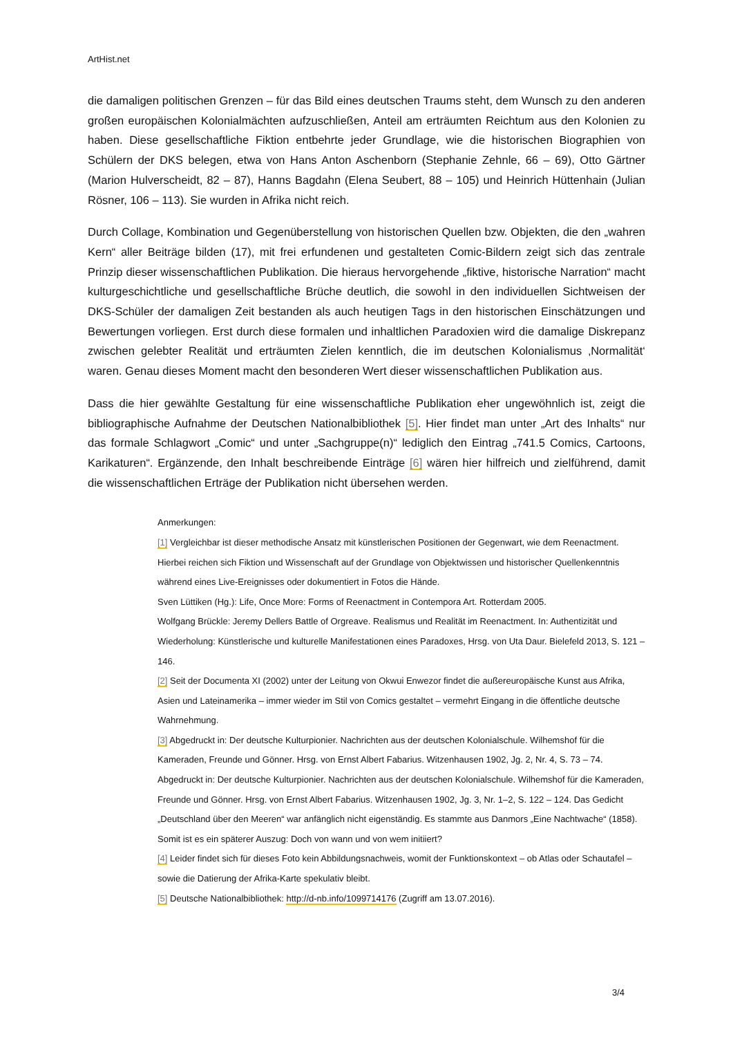ArtHist.net
die damaligen politischen Grenzen – für das Bild eines deutschen Traums steht, dem Wunsch zu den anderen großen europäischen Kolonialmächten aufzuschließen, Anteil am erträumten Reichtum aus den Kolonien zu haben. Diese gesellschaftliche Fiktion entbehrte jeder Grundlage, wie die historischen Biographien von Schülern der DKS belegen, etwa von Hans Anton Aschenborn (Stephanie Zehnle, 66 – 69), Otto Gärtner (Marion Hulverscheidt, 82 – 87), Hanns Bagdahn (Elena Seubert, 88 – 105) und Heinrich Hüttenhain (Julian Rösner, 106 – 113). Sie wurden in Afrika nicht reich.
Durch Collage, Kombination und Gegenüberstellung von historischen Quellen bzw. Objekten, die den „wahren Kern“ aller Beiträge bilden (17), mit frei erfundenen und gestalteten Comic-Bildern zeigt sich das zentrale Prinzip dieser wissenschaftlichen Publikation. Die hieraus hervorgehende „fiktive, historische Narration“ macht kulturgeschichtliche und gesellschaftliche Brüche deutlich, die sowohl in den individuellen Sichtweisen der DKS-Schüler der damaligen Zeit bestanden als auch heutigen Tags in den historischen Einschätzungen und Bewertungen vorliegen. Erst durch diese formalen und inhaltlichen Paradoxien wird die damalige Diskrepanz zwischen gelebter Realität und erträumten Zielen kenntlich, die im deutschen Kolonialismus ‚Normalität‘ waren. Genau dieses Moment macht den besonderen Wert dieser wissenschaftlichen Publikation aus.
Dass die hier gewählte Gestaltung für eine wissenschaftliche Publikation eher ungewöhnlich ist, zeigt die bibliographische Aufnahme der Deutschen Nationalbibliothek [5]. Hier findet man unter „Art des Inhalts“ nur das formale Schlagwort „Comic“ und unter „Sachgruppe(n)“ lediglich den Eintrag „741.5 Comics, Cartoons, Karikaturen“. Ergänzende, den Inhalt beschreibende Einträge [6] wären hier hilfreich und zielführend, damit die wissenschaftlichen Erträge der Publikation nicht übersehen werden.
Anmerkungen:
[1] Vergleichbar ist dieser methodische Ansatz mit künstlerischen Positionen der Gegenwart, wie dem Reenactment. Hierbei reichen sich Fiktion und Wissenschaft auf der Grundlage von Objektwissen und historischer Quellenkenntnis während eines Live-Ereignisses oder dokumentiert in Fotos die Hände.
Sven Lüttiken (Hg.): Life, Once More: Forms of Reenactment in Contempora Art. Rotterdam 2005.
Wolfgang Brückle: Jeremy Dellers Battle of Orgreave. Realismus und Realität im Reenactment. In: Authentizität und Wiederholung: Künstlerische und kulturelle Manifestationen eines Paradoxes, Hrsg. von Uta Daur. Bielefeld 2013, S. 121 – 146.
[2] Seit der Documenta XI (2002) unter der Leitung von Okwui Enwezor findet die außereuropäische Kunst aus Afrika, Asien und Lateinamerika – immer wieder im Stil von Comics gestaltet – vermehrt Eingang in die öffentliche deutsche Wahrnehmung.
[3] Abgedruckt in: Der deutsche Kulturpionier. Nachrichten aus der deutschen Kolonialschule. Wilhemshof für die Kameraden, Freunde und Gönner. Hrsg. von Ernst Albert Fabarius. Witzenhausen 1902, Jg. 2, Nr. 4, S. 73 – 74. Abgedruckt in: Der deutsche Kulturpionier. Nachrichten aus der deutschen Kolonialschule. Wilhemshof für die Kameraden, Freunde und Gönner. Hrsg. von Ernst Albert Fabarius. Witzenhausen 1902, Jg. 3, Nr. 1–2, S. 122 – 124. Das Gedicht „Deutschland über den Meeren“ war anfänglich nicht eigenständig. Es stammte aus Danmors „Eine Nachtwache“ (1858). Somit ist es ein späterer Auszug: Doch von wann und von wem initiiert?
[4] Leider findet sich für dieses Foto kein Abbildungsnachweis, womit der Funktionskontext – ob Atlas oder Schautafel – sowie die Datierung der Afrika-Karte spekulativ bleibt.
[5] Deutsche Nationalbibliothek: http://d-nb.info/1099714176 (Zugriff am 13.07.2016).
3/4